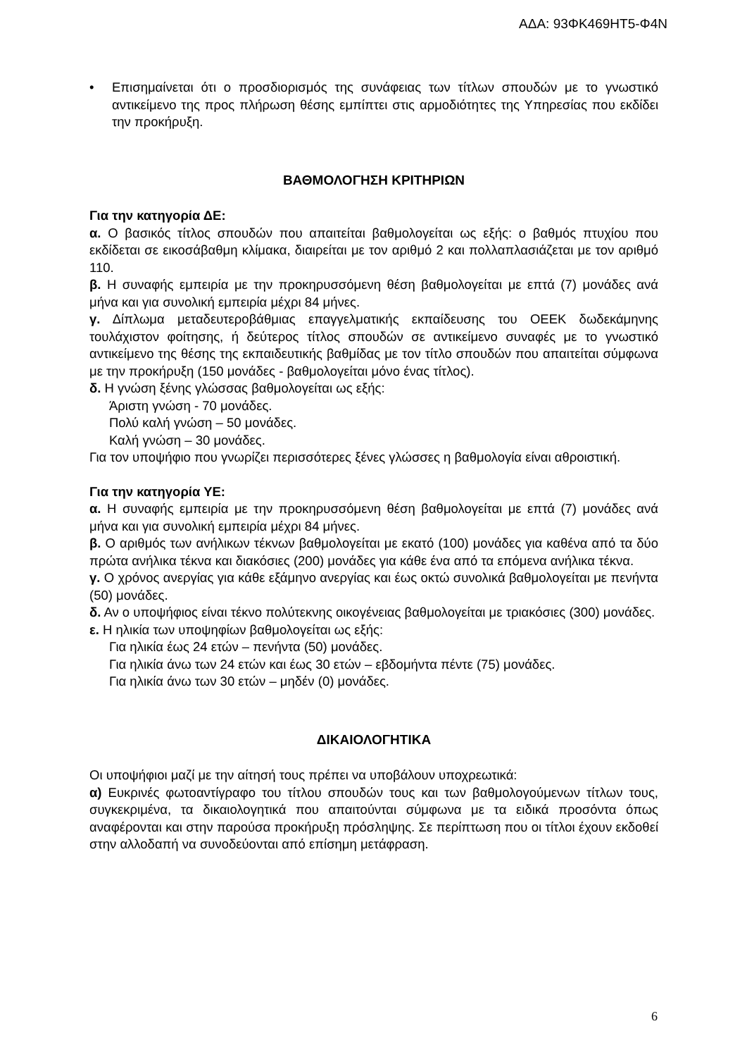ΑΔΑ: 93ΦΚ469ΗΤ5-Φ4Ν
• Επισημαίνεται ότι ο προσδιορισμός της συνάφειας των τίτλων σπουδών με το γνωστικό αντικείμενο της προς πλήρωση θέσης εμπίπτει στις αρμοδιότητες της Υπηρεσίας που εκδίδει την προκήρυξη.
ΒΑΘΜΟΛΟΓΗΣΗ ΚΡΙΤΗΡΙΩΝ
Για την κατηγορία ΔΕ:
α. Ο βασικός τίτλος σπουδών που απαιτείται βαθμολογείται ως εξής: ο βαθμός πτυχίου που εκδίδεται σε εικοσάβαθμη κλίμακα, διαιρείται με τον αριθμό 2 και πολλαπλασιάζεται με τον αριθμό 110.
β. Η συναφής εμπειρία με την προκηρυσσόμενη θέση βαθμολογείται με επτά (7) μονάδες ανά μήνα και για συνολική εμπειρία μέχρι 84 μήνες.
γ. Δίπλωμα μεταδευτεροβάθμιας επαγγελματικής εκπαίδευσης του ΟΕΕΚ δωδεκάμηνης τουλάχιστον φοίτησης, ή δεύτερος τίτλος σπουδών σε αντικείμενο συναφές με το γνωστικό αντικείμενο της θέσης της εκπαιδευτικής βαθμίδας με τον τίτλο σπουδών που απαιτείται σύμφωνα με την προκήρυξη (150 μονάδες - βαθμολογείται μόνο ένας τίτλος).
δ. Η γνώση ξένης γλώσσας βαθμολογείται ως εξής:
Άριστη γνώση - 70 μονάδες.
Πολύ καλή γνώση – 50 μονάδες.
Καλή γνώση – 30 μονάδες.
Για τον υποψήφιο που γνωρίζει περισσότερες ξένες γλώσσες η βαθμολογία είναι αθροιστική.
Για την κατηγορία ΥΕ:
α. Η συναφής εμπειρία με την προκηρυσσόμενη θέση βαθμολογείται με επτά (7) μονάδες ανά μήνα και για συνολική εμπειρία μέχρι 84 μήνες.
β. Ο αριθμός των ανήλικων τέκνων βαθμολογείται με εκατό (100) μονάδες για καθένα από τα δύο πρώτα ανήλικα τέκνα και διακόσιες (200) μονάδες για κάθε ένα από τα επόμενα ανήλικα τέκνα.
γ. Ο χρόνος ανεργίας για κάθε εξάμηνο ανεργίας και έως οκτώ συνολικά βαθμολογείται με πενήντα (50) μονάδες.
δ. Αν ο υποψήφιος είναι τέκνο πολύτεκνης οικογένειας βαθμολογείται με τριακόσιες (300) μονάδες.
ε. Η ηλικία των υποψηφίων βαθμολογείται ως εξής:
Για ηλικία έως 24 ετών – πενήντα (50) μονάδες.
Για ηλικία άνω των 24 ετών και έως 30 ετών – εβδομήντα πέντε (75) μονάδες.
Για ηλικία άνω των 30 ετών – μηδέν (0) μονάδες.
ΔΙΚΑΙΟΛΟΓΗΤΙΚΑ
Οι υποψήφιοι μαζί με την αίτησή τους πρέπει να υποβάλουν υποχρεωτικά:
α) Ευκρινές φωτοαντίγραφο του τίτλου σπουδών τους και των βαθμολογούμενων τίτλων τους, συγκεκριμένα, τα δικαιολογητικά που απαιτούνται σύμφωνα με τα ειδικά προσόντα όπως αναφέρονται και στην παρούσα προκήρυξη πρόσληψης. Σε περίπτωση που οι τίτλοι έχουν εκδοθεί στην αλλοδαπή να συνοδεύονται από επίσημη μετάφραση.
6